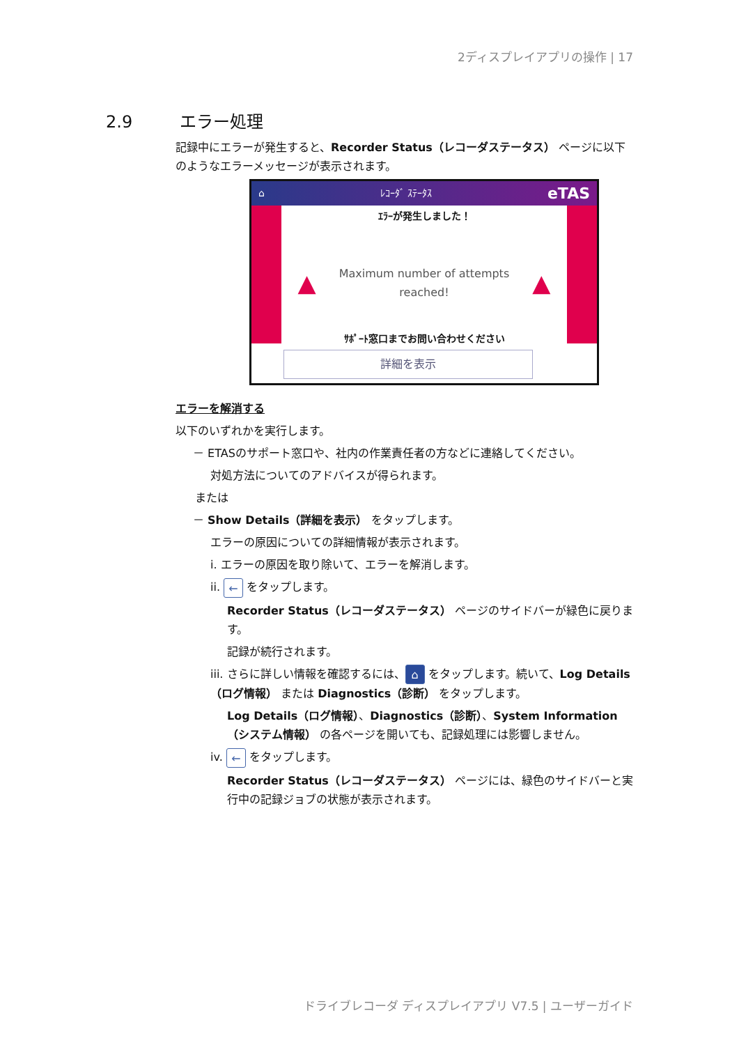2ディスプレイアプリの操作 | 17
2.9 エラー処理
記録中にエラーが発生すると、Recorder Status（レコーダステータス） ページに以下のようなエラーメッセージが表示されます。
⌂ ﾚｺｰﾀﾞ ｽﾃｰﾀｽ eTAS
ｴﾗｰが発生しました！
▲ Maximum number of attempts
reached! ▲
ｻﾎﾟｰﾄ窓口までお問い合わせください
詳細を表示
エラーを解消する
以下のいずれかを実行します。
－ ETASのサポート窓口や、社内の作業責任者の方などに連絡してください。
対処方法についてのアドバイスが得られます。
または
－ Show Details（詳細を表示） をタップします。
エラーの原因についての詳細情報が表示されます。
i. エラーの原因を取り除いて、エラーを解消します。
ii. ← をタップします。
Recorder Status（レコーダステータス） ページのサイドバーが緑色に戻ります。
記録が続行されます。
iii. さらに詳しい情報を確認するには、 ⌂ をタップします。続いて、Log Details（ログ情報） または Diagnostics（診断） をタップします。
Log Details（ログ情報）、Diagnostics（診断）、System Information（システム情報） の各ページを開いても、記録処理には影響しません。
iv. ← をタップします。
Recorder Status（レコーダステータス） ページには、緑色のサイドバーと実行中の記録ジョブの状態が表示されます。
ドライブレコーダ ディスプレイアプリ V7.5 | ユーザーガイド